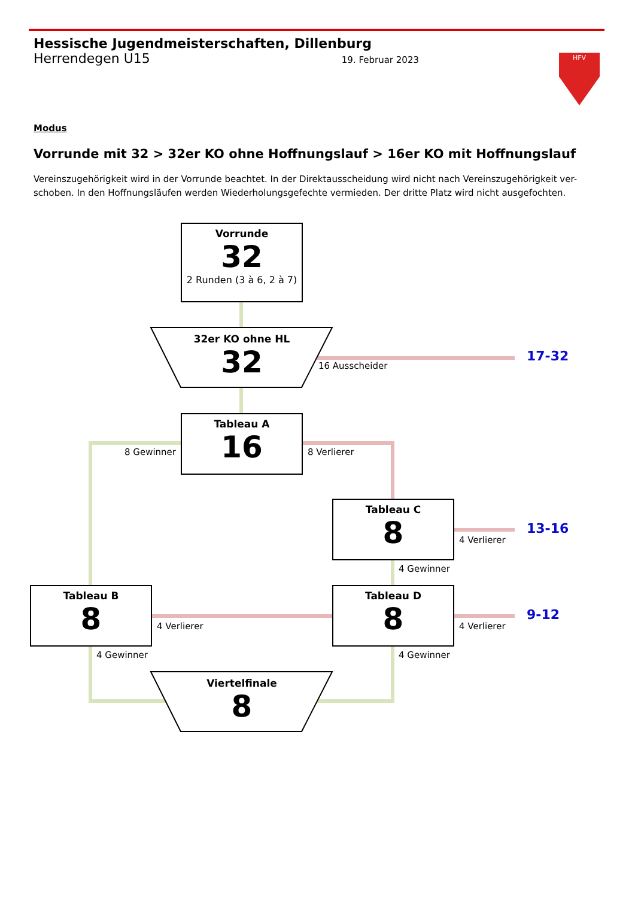Hessische Jugendmeisterschaften, Dillenburg
Herrendegen U15 19. Februar 2023
HFV
Modus
Vorrunde mit 32 > 32er KO ohne Hoffnungslauf > 16er KO mit Hoffnungslauf
Vereinszugehörigkeit wird in der Vorrunde beachtet. In der Direktausscheidung wird nicht nach Vereinszugehörigkeit ver-schoben. In den Hoffnungsläufen werden Wiederholungsgefechte vermieden. Der dritte Platz wird nicht ausgefochten.
Vorrunde
32
2 Runden (3 à 6, 2 à 7)
32er KO ohne HL
32
Tableau A
16
Tableau C
8
Tableau B
8
Tableau D
8
Viertelfinale
8
16 Ausscheider
8 Gewinner 8 Verlierer
4 Verlierer
4 Gewinner
4 Verlierer 4 Verlierer
4 Gewinner 4 Gewinner
17-32
13-16
9-12